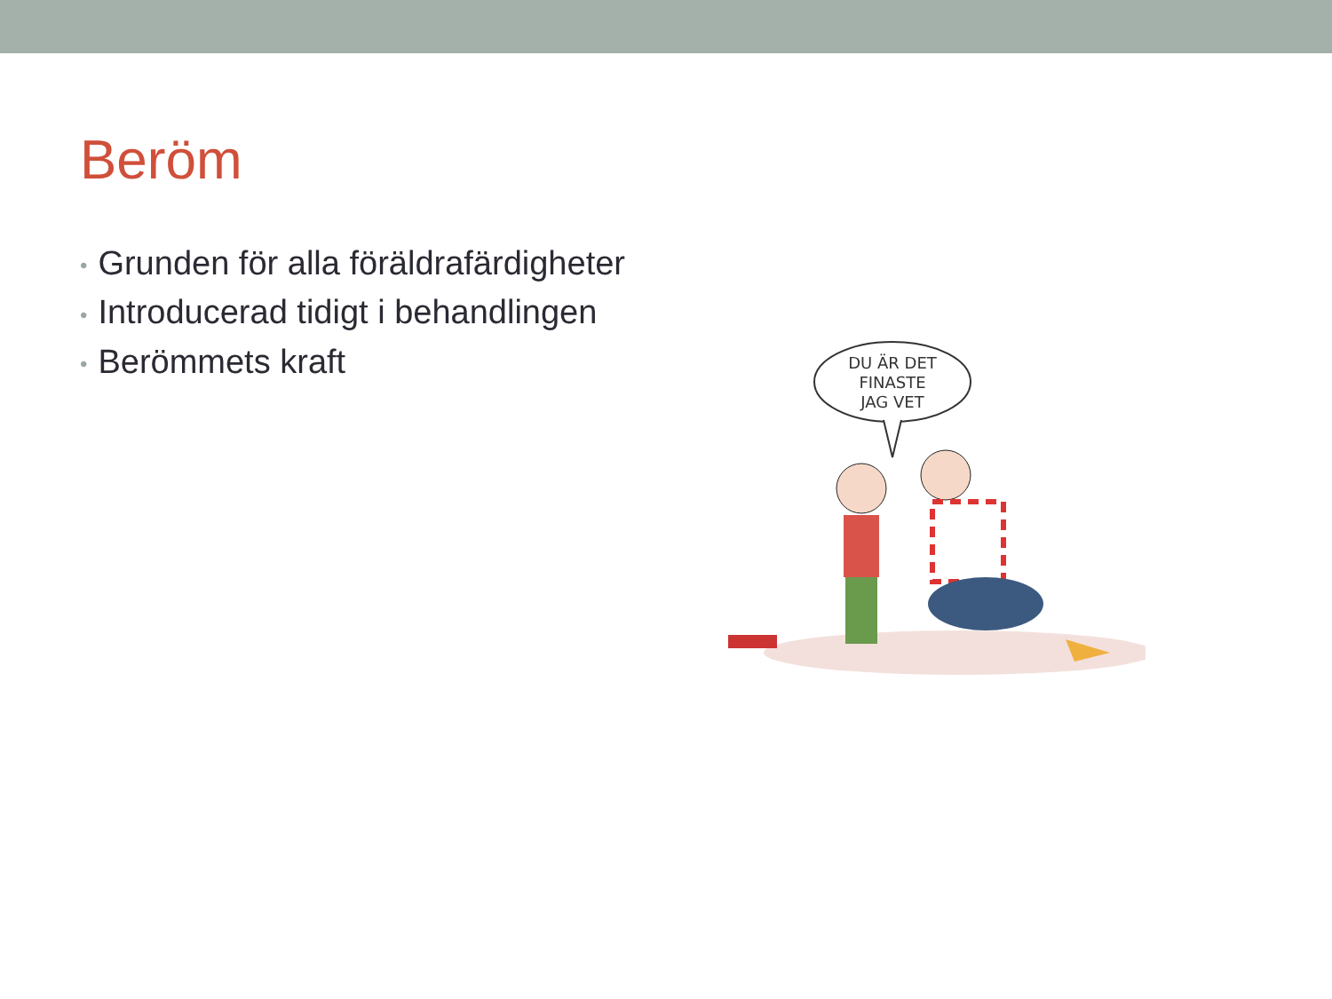Beröm
• Grunden för alla föräldrafärdigheter
• Introducerad tidigt i behandlingen
• Berömmets kraft
DU ÄR DET
FINASTE
JAG VET